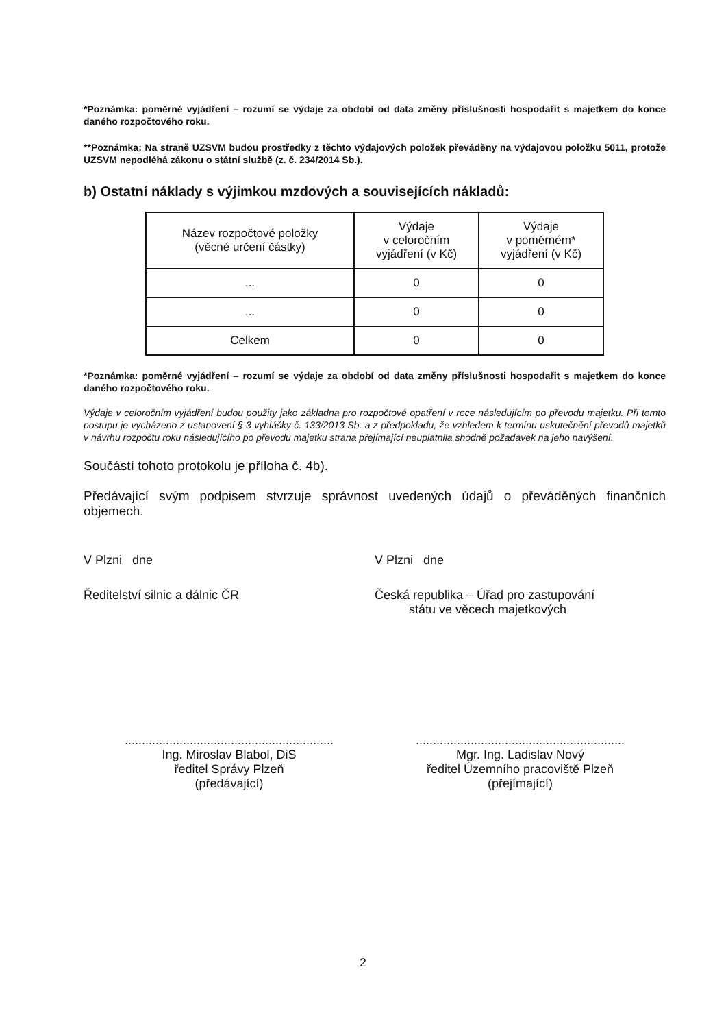*Poznámka: poměrné vyjádření – rozumí se výdaje za období od data změny příslušnosti hospodařit s majetkem do konce daného rozpočtového roku.
**Poznámka: Na straně UZSVM budou prostředky z těchto výdajových položek převáděny na výdajovou položku 5011, protože UZSVM nepodléhá zákonu o státní službě (z. č. 234/2014 Sb.).
b) Ostatní náklady s výjimkou mzdových a souvisejících nákladů:
| Název rozpočtové položky (věcné určení částky) | Výdaje v celoročním vyjádření (v Kč) | Výdaje v poměrném* vyjádření (v Kč) |
| --- | --- | --- |
| ... | 0 | 0 |
| ... | 0 | 0 |
| Celkem | 0 | 0 |
*Poznámka: poměrné vyjádření – rozumí se výdaje za období od data změny příslušnosti hospodařit s majetkem do konce daného rozpočtového roku.
Výdaje v celoročním vyjádření budou použity jako základna pro rozpočtové opatření v roce následujícím po převodu majetku. Při tomto postupu je vycházeno z ustanovení § 3 vyhlášky č. 133/2013 Sb. a z předpokladu, že vzhledem k termínu uskutečnění převodů majetků v návrhu rozpočtu roku následujícího po převodu majetku strana přejímající neuplatnila shodně požadavek na jeho navýšení.
Součástí tohoto protokolu je příloha č. 4b).
Předávající svým podpisem stvrzuje správnost uvedených údajů o převáděných finančních objemech.
V Plzni dne V Plzni dne
Ředitelství silnic a dálnic ČR Česká republika – Úřad pro zastupování
státu ve věcech majetkových
.............................................................
Ing. Miroslav Blabol, DiS
ředitel Správy Plzeň
(předávající)
.............................................................
Mgr. Ing. Ladislav Nový
ředitel Územního pracoviště Plzeň
(přejímající)
2